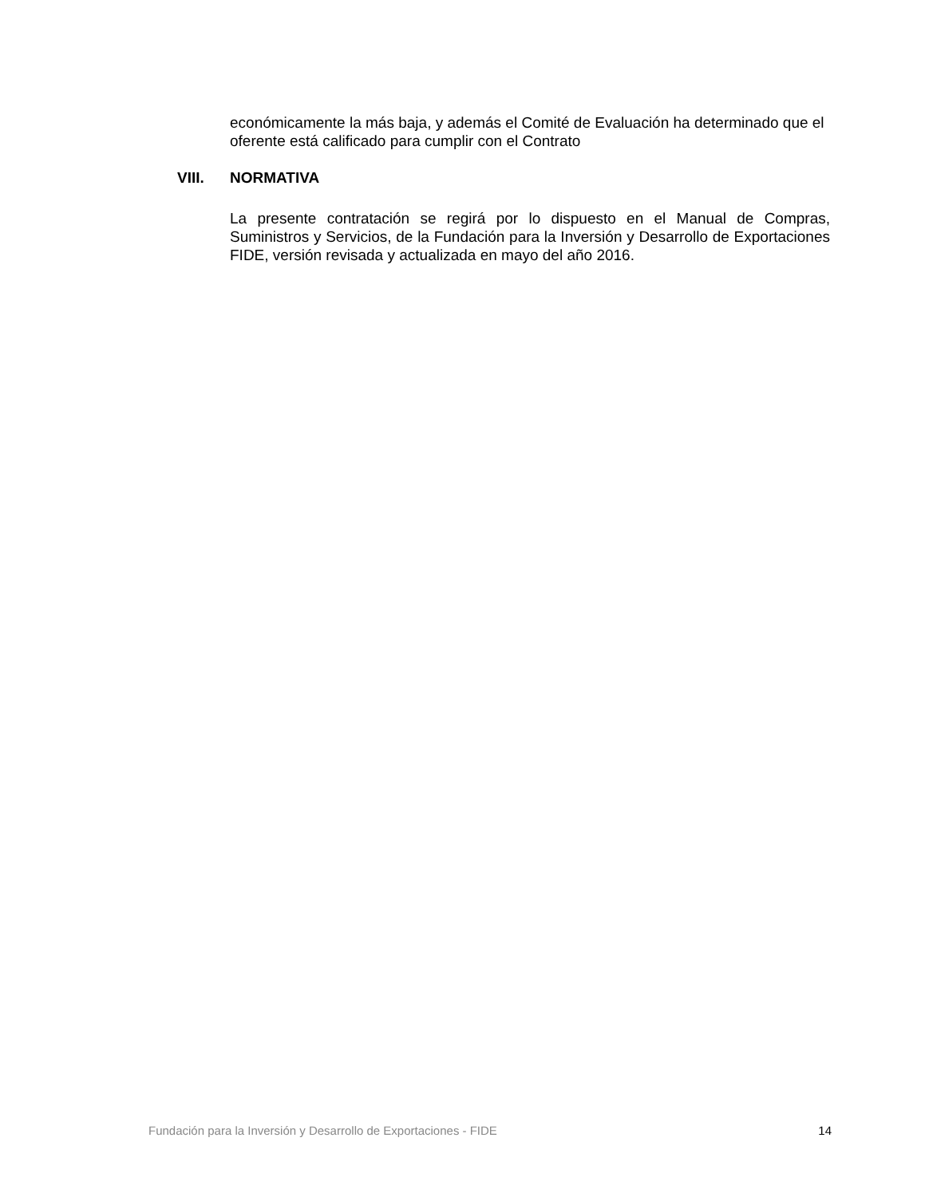económicamente la más baja, y además el Comité de Evaluación ha determinado que el oferente está calificado para cumplir con el Contrato
VIII. NORMATIVA
La presente contratación se regirá por lo dispuesto en el Manual de Compras, Suministros y Servicios, de la Fundación para la Inversión y Desarrollo de Exportaciones FIDE, versión revisada y actualizada en mayo del año 2016.
Fundación para la Inversión y Desarrollo de Exportaciones - FIDE 14